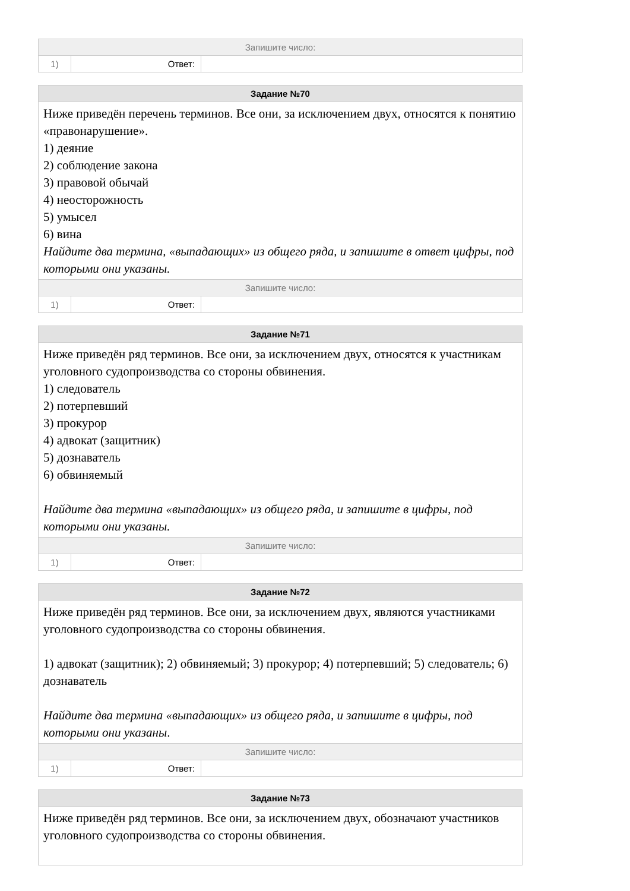| Запишите число: | | |
| 1) | Ответ: | |
| Задание №70 | | |
| Ниже приведён перечень терминов. Все они, за исключением двух, относятся к понятию «правонарушение». 1) деяние 2) соблюдение закона 3) правовой обычай 4) неосторожность 5) умысел 6) вина Найдите два термина, «выпадающих» из общего ряда, и запишите в ответ цифры, под которыми они указаны. | | |
| Запишите число: | | |
| 1) | Ответ: | |
| Задание №71 | | |
| Ниже приведён ряд терминов. Все они, за исключением двух, относятся к участникам уголовного судопроизводства со стороны обвинения. 1) следователь 2) потерпевший 3) прокурор 4) адвокат (защитник) 5) дознаватель 6) обвиняемый Найдите два термина «выпадающих» из общего ряда, и запишите в цифры, под которыми они указаны. | | |
| Запишите число: | | |
| 1) | Ответ: | |
| Задание №72 | | |
| Ниже приведён ряд терминов. Все они, за исключением двух, являются участниками уголовного судопроизводства со стороны обвинения. 1) адвокат (защитник); 2) обвиняемый; 3) прокурор; 4) потерпевший; 5) следователь; 6) дознаватель Найдите два термина «выпадающих» из общего ряда, и запишите в цифры, под которыми они указаны . | | |
| Запишите число: | | |
| 1) | Ответ: | |
| Задание №73 |
| Ниже приведён ряд терминов. Все они, за исключением двух, обозначают участников уголовного судопроизводства со стороны обвинения. |